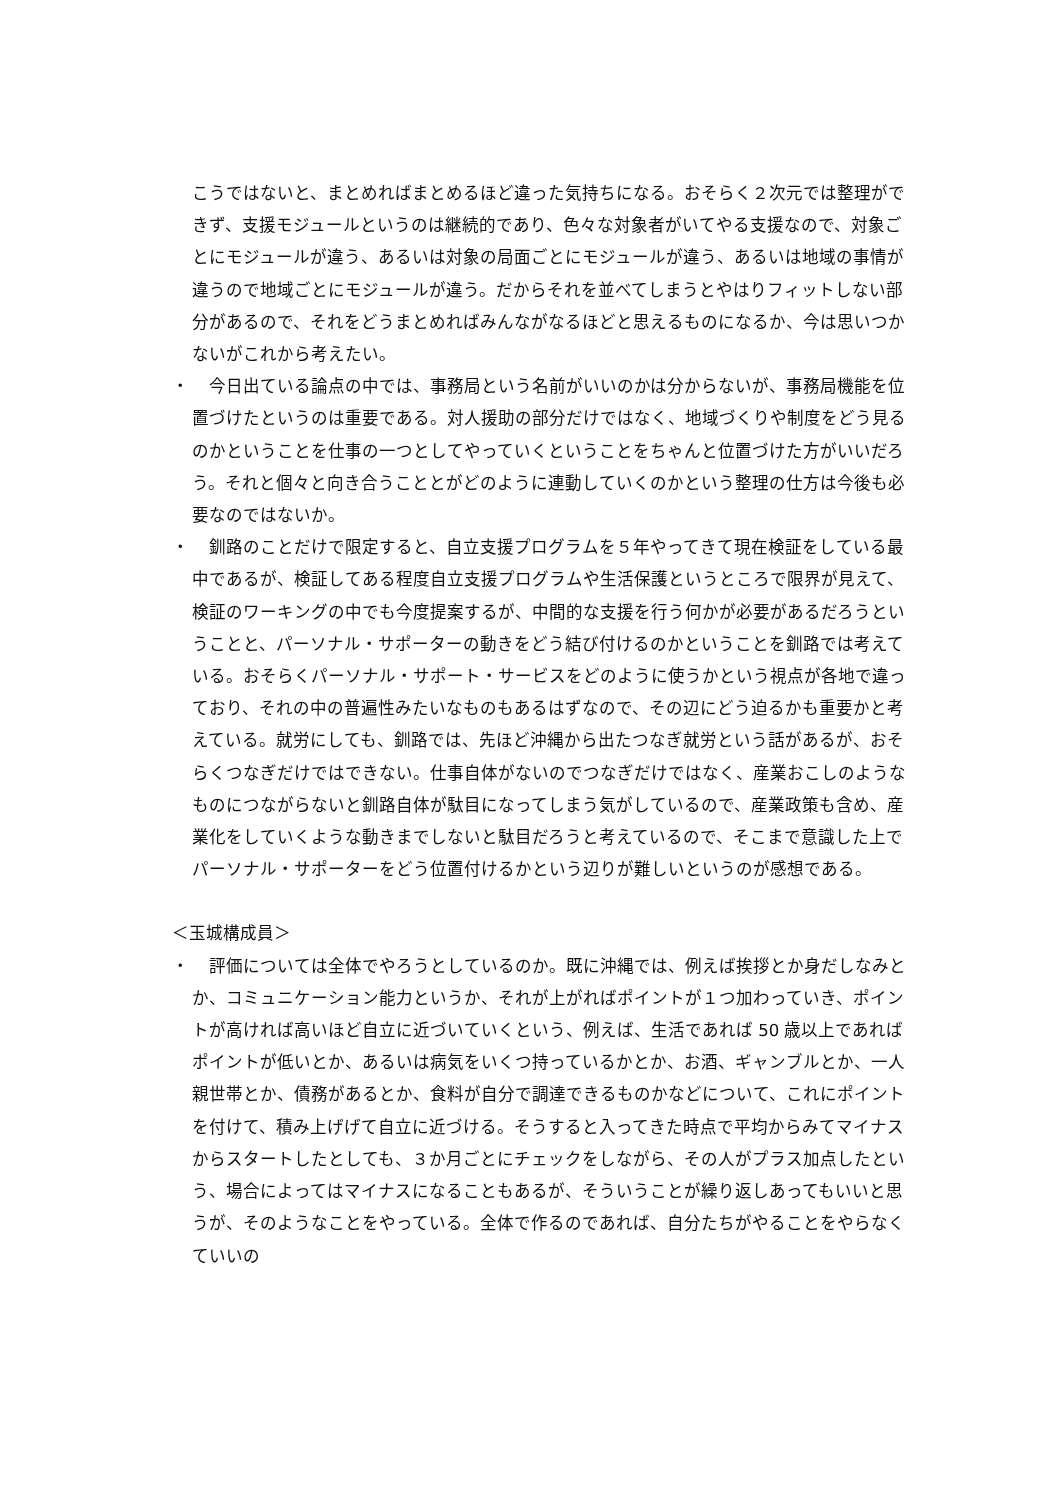こうではないと、まとめればまとめるほど違った気持ちになる。おそらく２次元では整理ができず、支援モジュールというのは継続的であり、色々な対象者がいてやる支援なので、対象ごとにモジュールが違う、あるいは対象の局面ごとにモジュールが違う、あるいは地域の事情が違うので地域ごとにモジュールが違う。だからそれを並べてしまうとやはりフィットしない部分があるので、それをどうまとめればみんながなるほどと思えるものになるか、今は思いつかないがこれから考えたい。
・ 　今日出ている論点の中では、事務局という名前がいいのかは分からないが、事務局機能を位置づけたというのは重要である。対人援助の部分だけではなく、地域づくりや制度をどう見るのかということを仕事の一つとしてやっていくということをちゃんと位置づけた方がいいだろう。それと個々と向き合うこととがどのように連動していくのかという整理の仕方は今後も必要なのではないか。
・ 　釧路のことだけで限定すると、自立支援プログラムを５年やってきて現在検証をしている最中であるが、検証してある程度自立支援プログラムや生活保護というところで限界が見えて、検証のワーキングの中でも今度提案するが、中間的な支援を行う何かが必要があるだろうということと、パーソナル・サポーターの動きをどう結び付けるのかということを釧路では考えている。おそらくパーソナル・サポート・サービスをどのように使うかという視点が各地で違っており、それの中の普遍性みたいなものもあるはずなので、その辺にどう迫るかも重要かと考えている。就労にしても、釧路では、先ほど沖縄から出たつなぎ就労という話があるが、おそらくつなぎだけではできない。仕事自体がないのでつなぎだけではなく、産業おこしのようなものにつながらないと釧路自体が駄目になってしまう気がしているので、産業政策も含め、産業化をしていくような動きまでしないと駄目だろうと考えているので、そこまで意識した上でパーソナル・サポーターをどう位置付けるかという辺りが難しいというのが感想である。
＜玉城構成員＞
・ 　評価については全体でやろうとしているのか。既に沖縄では、例えば挨拶とか身だしなみとか、コミュニケーション能力というか、それが上がればポイントが１つ加わっていき、ポイントが高ければ高いほど自立に近づいていくという、例えば、生活であれば 50 歳以上であればポイントが低いとか、あるいは病気をいくつ持っているかとか、お酒、ギャンブルとか、一人親世帯とか、債務があるとか、食料が自分で調達できるものかなどについて、これにポイントを付けて、積み上げげて自立に近づける。そうすると入ってきた時点で平均からみてマイナスからスタートしたとしても、３か月ごとにチェックをしながら、その人がプラス加点したという、場合によってはマイナスになることもあるが、そういうことが繰り返しあってもいいと思うが、そのようなことをやっている。全体で作るのであれば、自分たちがやることをやらなくていいの